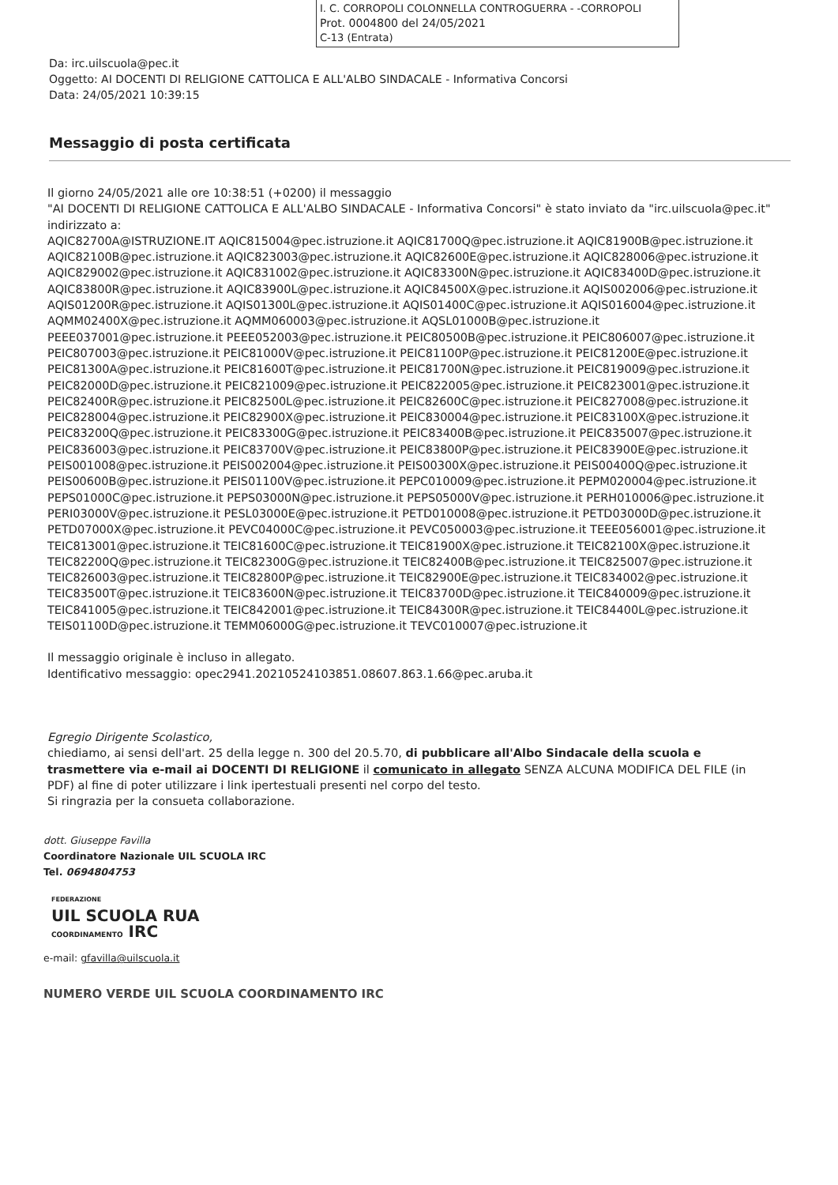I. C. CORROPOLI COLONNELLA CONTROGUERRA - -CORROPOLI
Prot. 0004800 del 24/05/2021
C-13 (Entrata)
Da: irc.uilscuola@pec.it
Oggetto: AI DOCENTI DI RELIGIONE CATTOLICA E ALL'ALBO SINDACALE - Informativa Concorsi
Data: 24/05/2021 10:39:15
Messaggio di posta certificata
Il giorno 24/05/2021 alle ore 10:38:51 (+0200) il messaggio
"AI DOCENTI DI RELIGIONE CATTOLICA E ALL'ALBO SINDACALE - Informativa Concorsi" è stato inviato da "irc.uilscuola@pec.it"
indirizzato a:
AQIC82700A@ISTRUZIONE.IT AQIC815004@pec.istruzione.it AQIC81700Q@pec.istruzione.it AQIC81900B@pec.istruzione.it AQIC82100B@pec.istruzione.it AQIC823003@pec.istruzione.it AQIC82600E@pec.istruzione.it AQIC828006@pec.istruzione.it AQIC829002@pec.istruzione.it AQIC831002@pec.istruzione.it AQIC83300N@pec.istruzione.it AQIC83400D@pec.istruzione.it AQIC83800R@pec.istruzione.it AQIC83900L@pec.istruzione.it AQIC84500X@pec.istruzione.it AQIS002006@pec.istruzione.it AQIS01200R@pec.istruzione.it AQIS01300L@pec.istruzione.it AQIS01400C@pec.istruzione.it AQIS016004@pec.istruzione.it AQMM02400X@pec.istruzione.it AQMM060003@pec.istruzione.it AQSL01000B@pec.istruzione.it PEEE037001@pec.istruzione.it PEEE052003@pec.istruzione.it PEIC80500B@pec.istruzione.it PEIC806007@pec.istruzione.it PEIC807003@pec.istruzione.it PEIC81000V@pec.istruzione.it PEIC81100P@pec.istruzione.it PEIC81200E@pec.istruzione.it PEIC81300A@pec.istruzione.it PEIC81600T@pec.istruzione.it PEIC81700N@pec.istruzione.it PEIC819009@pec.istruzione.it PEIC82000D@pec.istruzione.it PEIC821009@pec.istruzione.it PEIC822005@pec.istruzione.it PEIC823001@pec.istruzione.it PEIC82400R@pec.istruzione.it PEIC82500L@pec.istruzione.it PEIC82600C@pec.istruzione.it PEIC827008@pec.istruzione.it PEIC828004@pec.istruzione.it PEIC82900X@pec.istruzione.it PEIC830004@pec.istruzione.it PEIC83100X@pec.istruzione.it PEIC83200Q@pec.istruzione.it PEIC83300G@pec.istruzione.it PEIC83400B@pec.istruzione.it PEIC835007@pec.istruzione.it PEIC836003@pec.istruzione.it PEIC83700V@pec.istruzione.it PEIC83800P@pec.istruzione.it PEIC83900E@pec.istruzione.it PEIS001008@pec.istruzione.it PEIS002004@pec.istruzione.it PEIS00300X@pec.istruzione.it PEIS00400Q@pec.istruzione.it PEIS00600B@pec.istruzione.it PEIS01100V@pec.istruzione.it PEPC010009@pec.istruzione.it PEPM020004@pec.istruzione.it PEPS01000C@pec.istruzione.it PEPS03000N@pec.istruzione.it PEPS05000V@pec.istruzione.it PERH010006@pec.istruzione.it PERI03000V@pec.istruzione.it PESL03000E@pec.istruzione.it PETD010008@pec.istruzione.it PETD03000D@pec.istruzione.it PETD07000X@pec.istruzione.it PEVC04000C@pec.istruzione.it PEVC050003@pec.istruzione.it TEEE056001@pec.istruzione.it TEIC813001@pec.istruzione.it TEIC81600C@pec.istruzione.it TEIC81900X@pec.istruzione.it TEIC82100X@pec.istruzione.it TEIC82200Q@pec.istruzione.it TEIC82300G@pec.istruzione.it TEIC82400B@pec.istruzione.it TEIC825007@pec.istruzione.it TEIC826003@pec.istruzione.it TEIC82800P@pec.istruzione.it TEIC82900E@pec.istruzione.it TEIC834002@pec.istruzione.it TEIC83500T@pec.istruzione.it TEIC83600N@pec.istruzione.it TEIC83700D@pec.istruzione.it TEIC840009@pec.istruzione.it TEIC841005@pec.istruzione.it TEIC842001@pec.istruzione.it TEIC84300R@pec.istruzione.it TEIC84400L@pec.istruzione.it TEIS01100D@pec.istruzione.it TEMM06000G@pec.istruzione.it TEVC010007@pec.istruzione.it
Il messaggio originale è incluso in allegato.
Identificativo messaggio: opec2941.20210524103851.08607.863.1.66@pec.aruba.it
Egregio Dirigente Scolastico,
chiediamo, ai sensi dell'art. 25 della legge n. 300 del 20.5.70, di pubblicare all'Albo Sindacale della scuola e trasmettere via e-mail ai DOCENTI DI RELIGIONE il comunicato in allegato SENZA ALCUNA MODIFICA DEL FILE (in PDF) al fine di poter utilizzare i link ipertestuali presenti nel corpo del testo.
Si ringrazia per la consueta collaborazione.
dott. Giuseppe Favilla
Coordinatore Nazionale UIL SCUOLA IRC
Tel. 0694804753
FEDERAZIONE
UIL SCUOLA RUA
COORDINAMENTO IRC
e-mail: gfavilla@uilscuola.it
NUMERO VERDE UIL SCUOLA COORDINAMENTO IRC